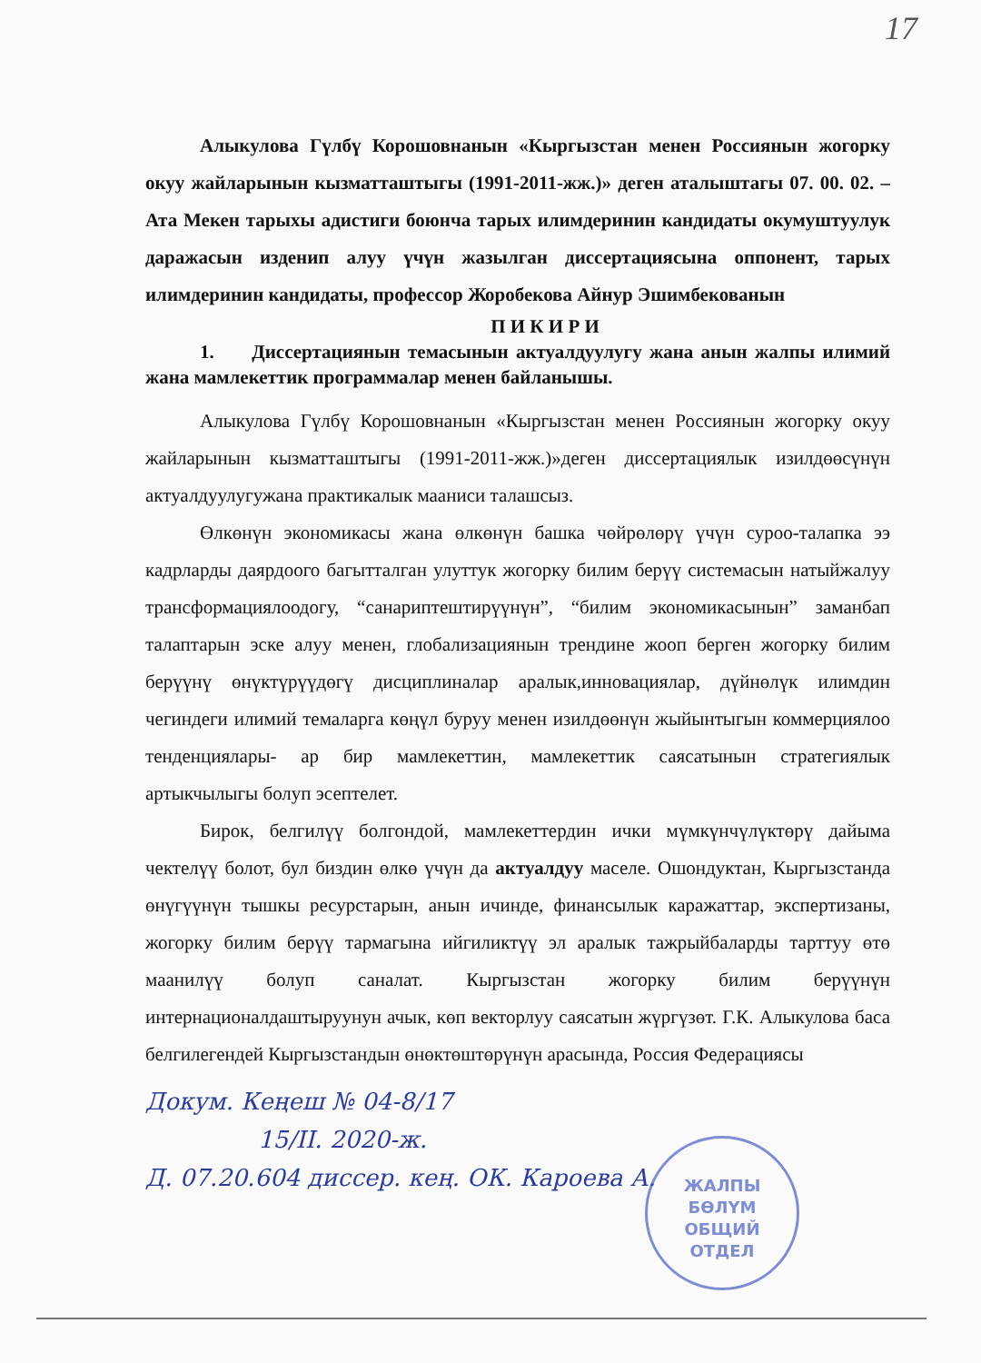17
Алыкулова Гүлбү Корошовнанын «Кыргызстан менен Россиянын жогорку окуу жайларынын кызматташтыгы (1991-2011-жж.)» деген аталыштагы 07. 00. 02. – Ата Мекен тарыхы адистиги боюнча тарых илимдеринин кандидаты окумуштуулук даражасын изденип алуу үчүн жазылган диссертациясына оппонент, тарых илимдеринин кандидаты, профессор Жоробекова Айнур Эшимбекованын
П И К И Р И
1. Диссертациянын темасынын актуалдуулугу жана анын жалпы илимий жана мамлекеттик программалар менен байланышы.
Алыкулова Гүлбү Корошовнанын «Кыргызстан менен Россиянын жогорку окуу жайларынын кызматташтыгы (1991-2011-жж.)»деген диссертациялык изилдөөсүнүн актуалдуулугужана практикалык мааниси талашсыз.
Өлкөнүн экономикасы жана өлкөнүн башка чөйрөлөрү үчүн суроо-талапка ээ кадрларды даярдоого багытталган улуттук жогорку билим берүү системасын натыйжалуу трансформациялоодогу, “санариптештирүүнүн”, “билим экономикасынын” заманбап талаптарын эске алуу менен, глобализациянын трендине жооп берген жогорку билим берүүнү өнүктүрүүдөгү дисциплиналар аралык,инновациялар, дүйнөлүк илимдин чегиндеги илимий темаларга көңүл буруу менен изилдөөнүн жыйынтыгын коммерциялоо тенденциялары- ар бир мамлекеттин, мамлекеттик саясатынын стратегиялык артыкчылыгы болуп эсептелет.
Бирок, белгилүү болгондой, мамлекеттердин ички мүмкүнчүлүктөрү дайыма чектелүү болот, бул биздин өлкө үчүн да актуалдуу маселе. Ошондуктан, Кыргызстанда өнүгүүнүн тышкы ресурстарын, анын ичинде, финансылык каражаттар, экспертизаны, жогорку билим берүү тармагына ийгиликтүү эл аралык тажрыйбаларды тарттуу өтө маанилүү болуп саналат. Кыргызстан жогорку билим берүүнүн интернационалдаштыруунун ачык, көп векторлуу саясатын жүргүзөт. Г.К. Алыкулова баса белгилегендей Кыргызстандын өнөктөштөрүнүн арасында, Россия Федерациясы
Докум. Кеңеш № 04-8/17
15/II. 2020-ж.
Д. 07.20.604 диссер. кең. ОК. Кароева А.
ЖАЛПЫ
БӨЛҮМ
ОБЩИЙ
ОТДЕЛ